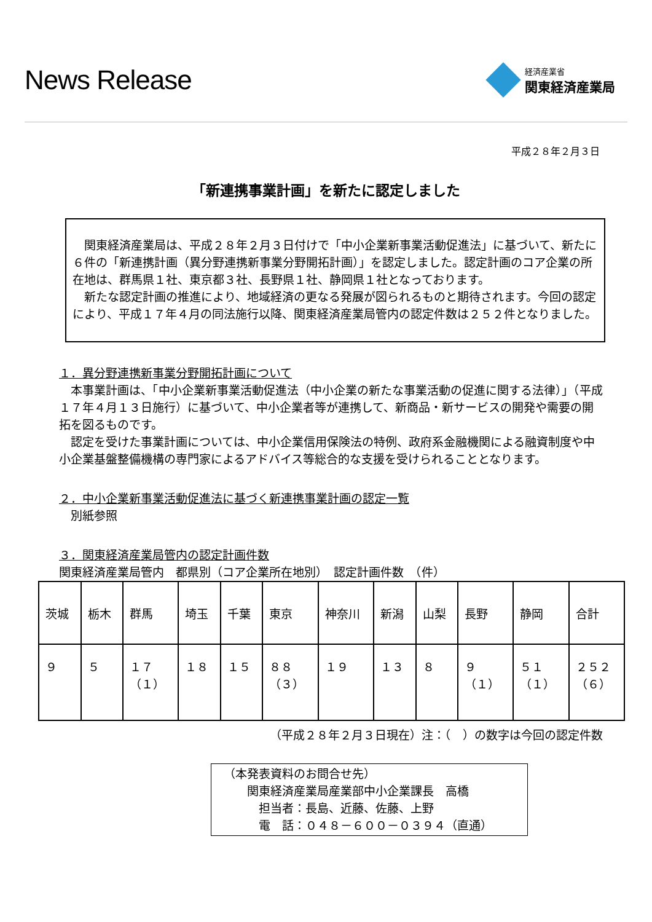News Release
経済産業省
関東経済産業局
平成２８年２月３日
「新連携事業計画」を新たに認定しました
　関東経済産業局は、平成２８年２月３日付けで「中小企業新事業活動促進法」に基づいて、新たに６件の「新連携計画（異分野連携新事業分野開拓計画）」を認定しました。認定計画のコア企業の所在地は、群馬県１社、東京都３社、長野県１社、静岡県１社となっております。
　新たな認定計画の推進により、地域経済の更なる発展が図られるものと期待されます。今回の認定により、平成１７年４月の同法施行以降、関東経済産業局管内の認定件数は２５２件となりました。
１．異分野連携新事業分野開拓計画について
　本事業計画は、「中小企業新事業活動促進法（中小企業の新たな事業活動の促進に関する法律）」（平成１７年４月１３日施行）に基づいて、中小企業者等が連携して、新商品・新サービスの開発や需要の開拓を図るものです。
　認定を受けた事業計画については、中小企業信用保険法の特例、政府系金融機関による融資制度や中小企業基盤整備機構の専門家によるアドバイス等総合的な支援を受けられることとなります。
２．中小企業新事業活動促進法に基づく新連携事業計画の認定一覧
　別紙参照
３．関東経済産業局管内の認定計画件数
関東経済産業局管内　都県別（コア企業所在地別）　認定計画件数　（件）
| 茨城 | 栃木 | 群馬 | 埼玉 | 千葉 | 東京 | 神奈川 | 新潟 | 山梨 | 長野 | 静岡 | 合計 |
| ９ | ５ | １７ （１） | １８ | １５ | ８８ （３） | １９ | １３ | ８ | ９ （１） | ５１ （１） | ２５２ （６） |
（平成２８年２月３日現在）注：（　）の数字は今回の認定件数
（本発表資料のお問合せ先）
　　関東経済産業局産業部中小企業課長　高橋
　　　担当者：長島、近藤、佐藤、上野
　　　電　話：０４８－６００－０３９４（直通）